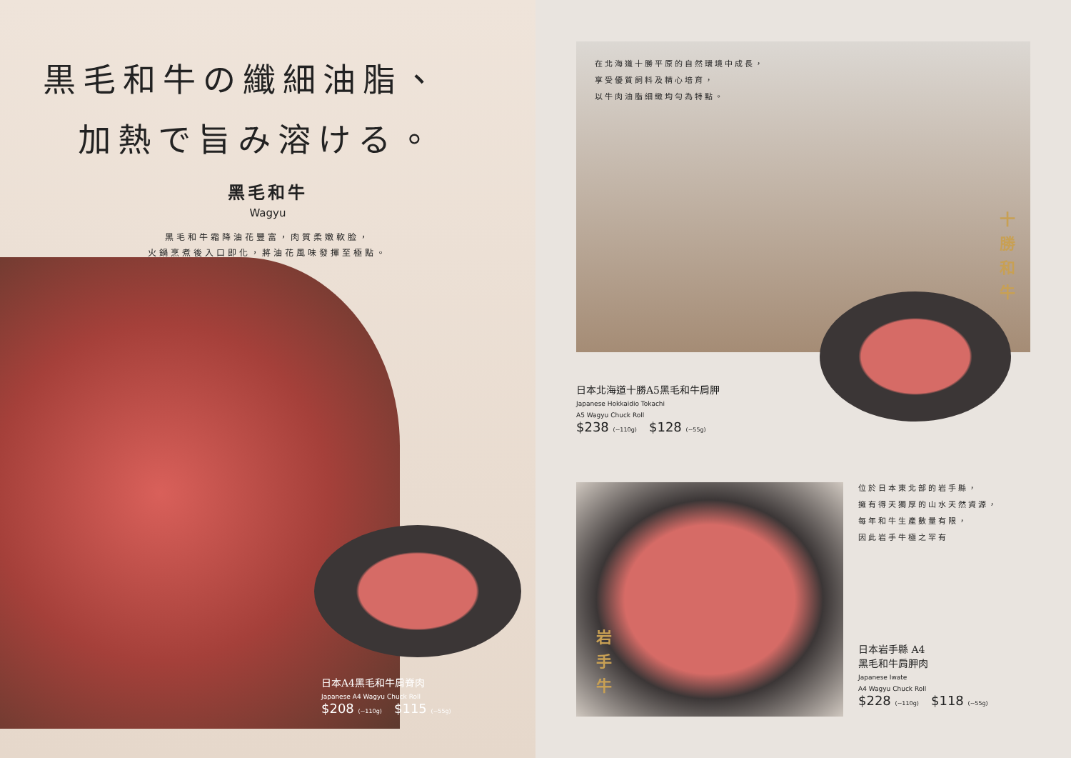黒毛和牛の纖細油脂、
加熱で旨み溶ける。
黑毛和牛
Wagyu
黑毛和牛霜降油花豐富，肉質柔嫩軟脸，
火鍋烹煮後入口即化，將油花風味發揮至極點。
日本A4黑毛和牛肩脊肉
Japanese A4 Wagyu Chuck Roll
$208 (~110g) $115 (~55g)
在北海道十勝平原的自然環境中成長，
享受優質飼料及精心培育，
以牛肉油脂細緻均勻為特點。
十勝和牛
日本北海道十勝A5黑毛和牛肩胛
Japanese Hokkaidio Tokachi
A5 Wagyu Chuck Roll
$238 (~110g) $128 (~55g)
岩手牛
位於日本東北部的岩手縣，
擁有得天獨厚的山水天然資源，
每年和牛生產數量有限，
因此岩手牛極之罕有
日本岩手縣 A4
黑毛和牛肩胛肉
Japanese Iwate
A4 Wagyu Chuck Roll
$228 (~110g) $118 (~55g)